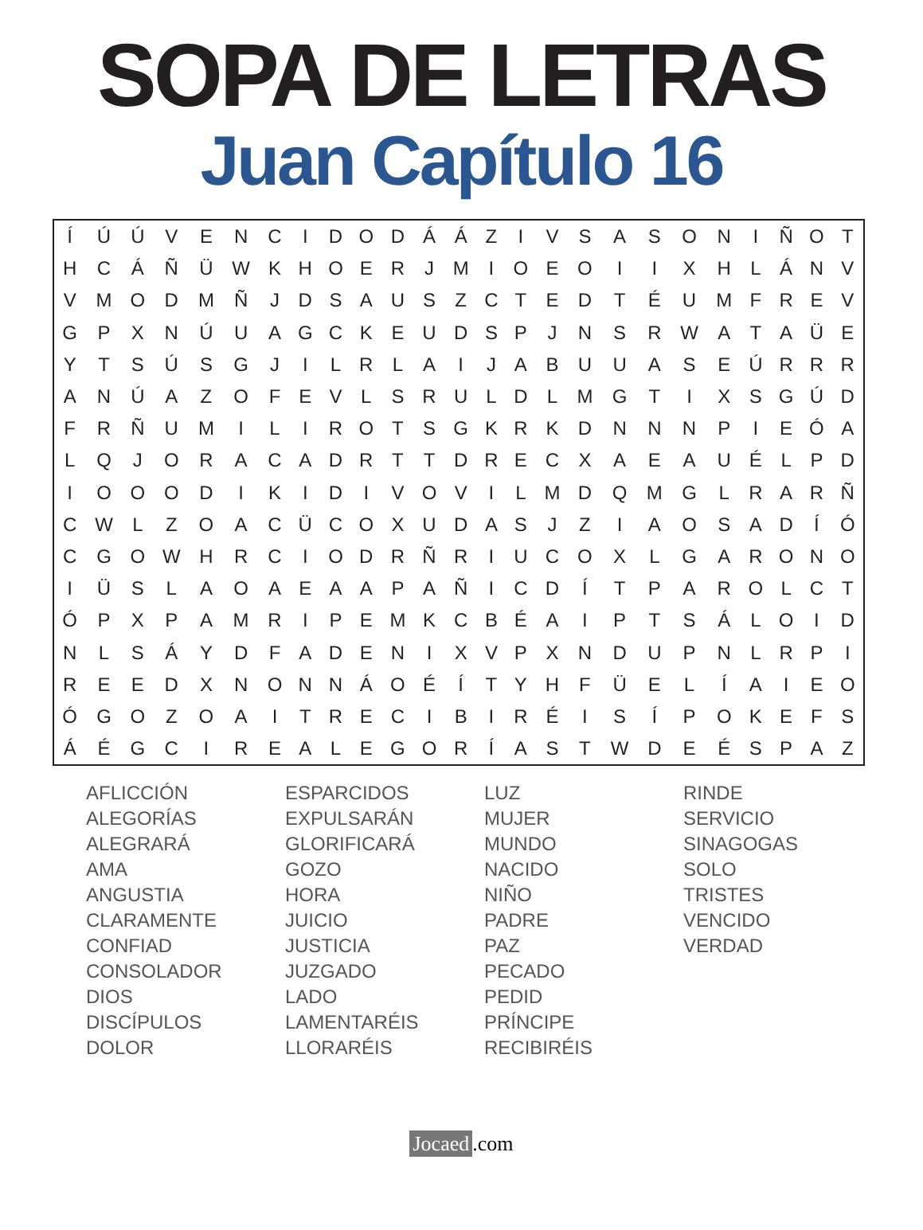SOPA DE LETRAS
Juan Capítulo 16
| Í | Ú | Ú | V | E | N | C | I | D | O | D | Á | Á | Z | I | V | S | A | S | O | N | I | Ñ | O | T |
| H | C | Á | Ñ | Ü | W | K | H | O | E | R | J | M | I | O | E | O | I | I | X | H | L | Á | N | V |
| V | M | O | D | M | Ñ | J | D | S | A | U | S | Z | C | T | E | D | T | É | U | M | F | R | E | V |
| G | P | X | N | Ú | U | A | G | C | K | E | U | D | S | P | J | N | S | R | W | A | T | A | Ü | E |
| Y | T | S | Ú | S | G | J | I | L | R | L | A | I | J | A | B | U | U | A | S | E | Ú | R | R | R |
| A | N | Ú | A | Z | O | F | E | V | L | S | R | U | L | D | L | M | G | T | I | X | S | G | Ú | D |
| F | R | Ñ | U | M | I | L | I | R | O | T | S | G | K | R | K | D | N | N | N | P | I | E | Ó | A |
| L | Q | J | O | R | A | C | A | D | R | T | T | D | R | E | C | X | A | E | A | U | É | L | P | D |
| I | O | O | O | D | I | K | I | D | I | V | O | V | I | L | M | D | Q | M | G | L | R | A | R | Ñ |
| C | W | L | Z | O | A | C | Ü | C | O | X | U | D | A | S | J | Z | I | A | O | S | A | D | Í | Ó |
| C | G | O | W | H | R | C | I | O | D | R | Ñ | R | I | U | C | O | X | L | G | A | R | O | N | O |
| I | Ü | S | L | A | O | A | E | A | A | P | A | Ñ | I | C | D | Í | T | P | A | R | O | L | C | T |
| Ó | P | X | P | A | M | R | I | P | E | M | K | C | B | É | A | I | P | T | S | Á | L | O | I | D |
| N | L | S | Á | Y | D | F | A | D | E | N | I | X | V | P | X | N | D | U | P | N | L | R | P | I |
| R | E | E | D | X | N | O | N | N | Á | O | É | Í | T | Y | H | F | Ü | E | L | Í | A | I | E | O |
| Ó | G | O | Z | O | A | I | T | R | E | C | I | B | I | R | É | I | S | Í | P | O | K | E | F | S |
| Á | É | G | C | I | R | E | A | L | E | G | O | R | Í | A | S | T | W | D | E | É | S | P | A | Z |
AFLICCIÓN
ALEGORÍAS
ALEGRARÁ
AMA
ANGUSTIA
CLARAMENTE
CONFIAD
CONSOLADOR
DIOS
DISCÍPULOS
DOLOR
ESPARCIDOS
EXPULSARÁN
GLORIFICARÁ
GOZO
HORA
JUICIO
JUSTICIA
JUZGADO
LADO
LAMENTARÉIS
LLORARÉIS
LUZ
MUJER
MUNDO
NACIDO
NIÑO
PADRE
PAZ
PECADO
PEDID
PRÍNCIPE
RECIBIRÉIS
RINDE
SERVICIO
SINAGOGAS
SOLO
TRISTES
VENCIDO
VERDAD
Jocaed.com